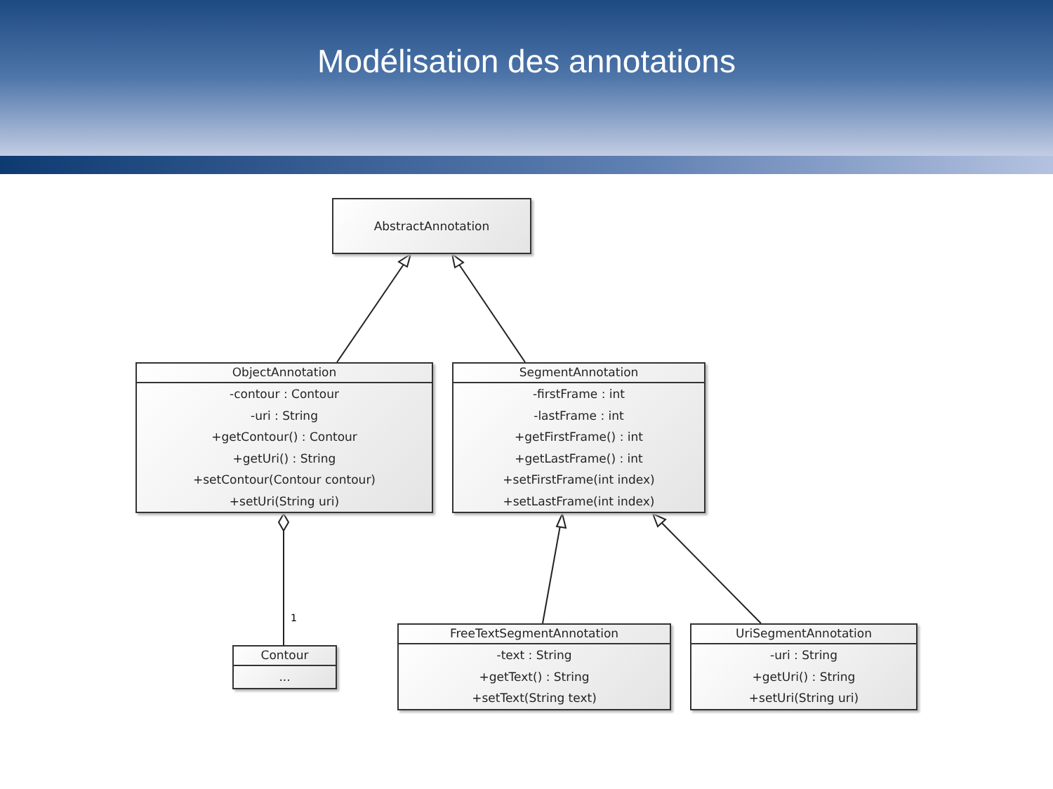Modélisation des annotations
AbstractAnnotation
ObjectAnnotation
-contour : Contour
-uri : String
+getContour() : Contour
+getUri() : String
+setContour(Contour contour)
+setUri(String uri)
SegmentAnnotation
-firstFrame : int
-lastFrame : int
+getFirstFrame() : int
+getLastFrame() : int
+setFirstFrame(int index)
+setLastFrame(int index)
1
Contour
...
FreeTextSegmentAnnotation
-text : String
+getText() : String
+setText(String text)
UriSegmentAnnotation
-uri : String
+getUri() : String
+setUri(String uri)